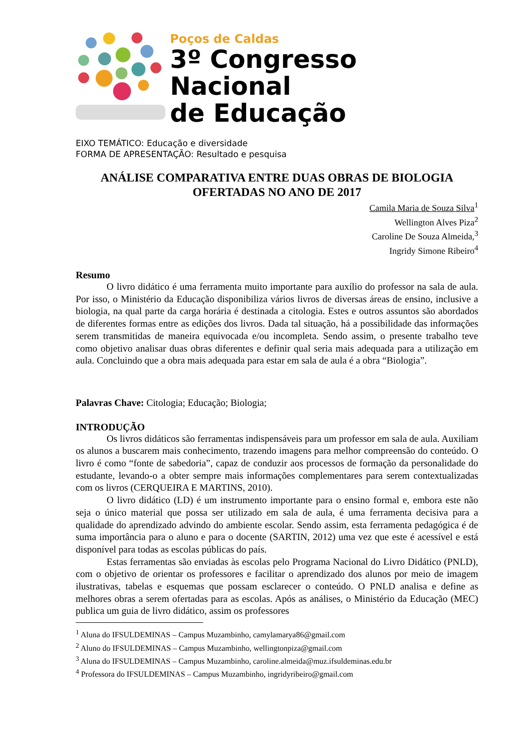Poços de Caldas
3º Congresso Nacional
de Educação
EIXO TEMÁTICO: Educação e diversidade
FORMA DE APRESENTAÇÃO: Resultado e pesquisa
ANÁLISE COMPARATIVA ENTRE DUAS OBRAS DE BIOLOGIA OFERTADAS NO ANO DE 2017
Camila Maria de Souza Silva<sup>1</sup>
Wellington Alves Piza<sup>2</sup>
Caroline De Souza Almeida,<sup>3</sup>
Ingridy Simone Ribeiro<sup>4</sup>
Resumo
O livro didático é uma ferramenta muito importante para auxílio do professor na sala de aula. Por isso, o Ministério da Educação disponibiliza vários livros de diversas áreas de ensino, inclusive a biologia, na qual parte da carga horária é destinada a citologia. Estes e outros assuntos são abordados de diferentes formas entre as edições dos livros. Dada tal situação, há a possibilidade das informações serem transmitidas de maneira equivocada e/ou incompleta. Sendo assim, o presente trabalho teve como objetivo analisar duas obras diferentes e definir qual seria mais adequada para a utilização em aula. Concluindo que a obra mais adequada para estar em sala de aula é a obra “Biologia”.
Palavras Chave: Citologia; Educação; Biologia;
INTRODUÇÃO
Os livros didáticos são ferramentas indispensáveis para um professor em sala de aula. Auxiliam os alunos a buscarem mais conhecimento, trazendo imagens para melhor compreensão do conteúdo. O livro é como “fonte de sabedoria”, capaz de conduzir aos processos de formação da personalidade do estudante, levando-o a obter sempre mais informações complementares para serem contextualizadas com os livros (CERQUEIRA E MARTINS, 2010).
O livro didático (LD) é um instrumento importante para o ensino formal e, embora este não seja o único material que possa ser utilizado em sala de aula, é uma ferramenta decisiva para a qualidade do aprendizado advindo do ambiente escolar. Sendo assim, esta ferramenta pedagógica é de suma importância para o aluno e para o docente (SARTIN, 2012) uma vez que este é acessível e está disponível para todas as escolas públicas do país.
Estas ferramentas são enviadas às escolas pelo Programa Nacional do Livro Didático (PNLD), com o objetivo de orientar os professores e facilitar o aprendizado dos alunos por meio de imagem ilustrativas, tabelas e esquemas que possam esclarecer o conteúdo. O PNLD analisa e define as melhores obras a serem ofertadas para as escolas. Após as análises, o Ministério da Educação (MEC) publica um guia de livro didático, assim os professores
<sup>1</sup> Aluna do IFSULDEMINAS – Campus Muzambinho, camylamarya86@gmail.com
<sup>2</sup> Aluno do IFSULDEMINAS – Campus Muzambinho, wellingtonpiza@gmail.com
<sup>3</sup> Aluna do IFSULDEMINAS – Campus Muzambinho, caroline.almeida@muz.ifsuldeminas.edu.br
<sup>4</sup> Professora do IFSULDEMINAS – Campus Muzambinho, ingridyribeiro@gmail.com